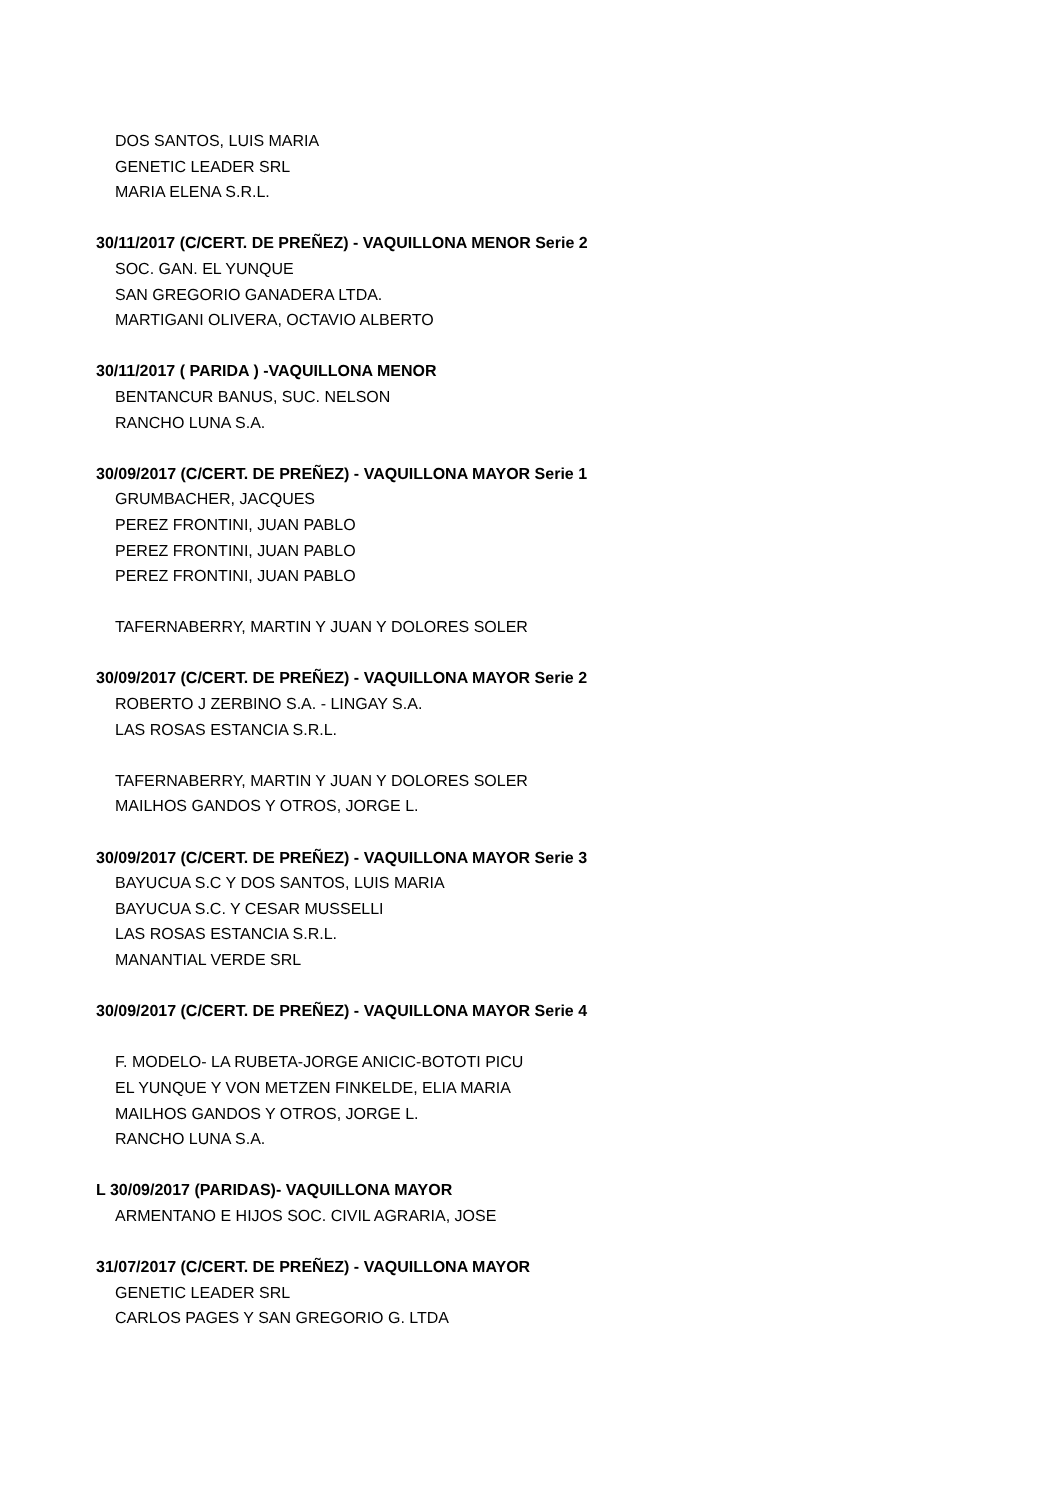DOS SANTOS, LUIS MARIA
GENETIC LEADER SRL
MARIA ELENA S.R.L.
30/11/2017 (C/CERT. DE PREÑEZ) - VAQUILLONA MENOR Serie 2
SOC. GAN. EL YUNQUE
SAN GREGORIO GANADERA LTDA.
MARTIGANI OLIVERA, OCTAVIO ALBERTO
30/11/2017 ( PARIDA ) -VAQUILLONA MENOR
BENTANCUR BANUS, SUC. NELSON
RANCHO LUNA S.A.
30/09/2017 (C/CERT. DE PREÑEZ) - VAQUILLONA MAYOR Serie 1
GRUMBACHER, JACQUES
PEREZ FRONTINI, JUAN PABLO
PEREZ FRONTINI, JUAN PABLO
PEREZ FRONTINI, JUAN PABLO
TAFERNABERRY, MARTIN Y JUAN Y DOLORES SOLER
30/09/2017 (C/CERT. DE PREÑEZ) - VAQUILLONA MAYOR Serie 2
ROBERTO J ZERBINO S.A. - LINGAY S.A.
LAS ROSAS ESTANCIA S.R.L.
TAFERNABERRY, MARTIN Y JUAN Y DOLORES SOLER
MAILHOS GANDOS Y OTROS, JORGE L.
30/09/2017 (C/CERT. DE PREÑEZ) - VAQUILLONA MAYOR Serie 3
BAYUCUA S.C Y DOS SANTOS, LUIS MARIA
BAYUCUA S.C. Y CESAR MUSSELLI
LAS ROSAS ESTANCIA S.R.L.
MANANTIAL VERDE SRL
30/09/2017 (C/CERT. DE PREÑEZ) - VAQUILLONA MAYOR Serie 4
F. MODELO- LA RUBETA-JORGE ANICIC-BOTOTI PICU
EL YUNQUE Y VON METZEN FINKELDE, ELIA MARIA
MAILHOS GANDOS Y OTROS, JORGE L.
RANCHO LUNA S.A.
L 30/09/2017 (PARIDAS)- VAQUILLONA MAYOR
ARMENTANO E HIJOS SOC. CIVIL AGRARIA, JOSE
31/07/2017 (C/CERT. DE PREÑEZ) - VAQUILLONA MAYOR
GENETIC LEADER SRL
CARLOS PAGES Y SAN GREGORIO G. LTDA